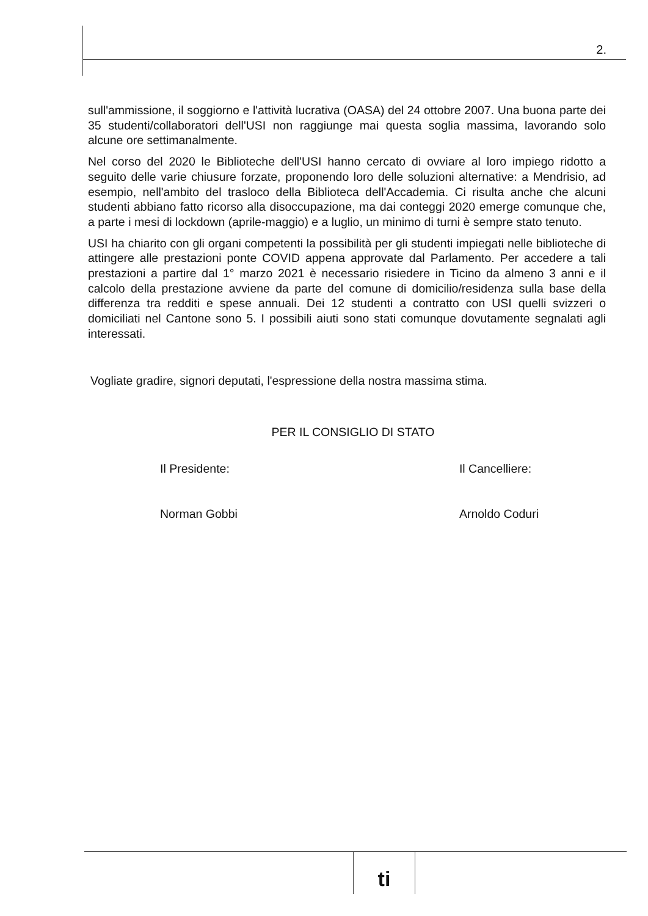2.
sull'ammissione, il soggiorno e l'attività lucrativa (OASA) del 24 ottobre 2007. Una buona parte dei 35 studenti/collaboratori dell'USI non raggiunge mai questa soglia massima, lavorando solo alcune ore settimanalmente.
Nel corso del 2020 le Biblioteche dell'USI hanno cercato di ovviare al loro impiego ridotto a seguito delle varie chiusure forzate, proponendo loro delle soluzioni alternative: a Mendrisio, ad esempio, nell'ambito del trasloco della Biblioteca dell'Accademia. Ci risulta anche che alcuni studenti abbiano fatto ricorso alla disoccupazione, ma dai conteggi 2020 emerge comunque che, a parte i mesi di lockdown (aprile-maggio) e a luglio, un minimo di turni è sempre stato tenuto.
USI ha chiarito con gli organi competenti la possibilità per gli studenti impiegati nelle biblioteche di attingere alle prestazioni ponte COVID appena approvate dal Parlamento. Per accedere a tali prestazioni a partire dal 1° marzo 2021 è necessario risiedere in Ticino da almeno 3 anni e il calcolo della prestazione avviene da parte del comune di domicilio/residenza sulla base della differenza tra redditi e spese annuali. Dei 12 studenti a contratto con USI quelli svizzeri o domiciliati nel Cantone sono 5. I possibili aiuti sono stati comunque dovutamente segnalati agli interessati.
Vogliate gradire, signori deputati, l'espressione della nostra massima stima.
PER IL CONSIGLIO DI STATO
Il Presidente:
Norman Gobbi
Il Cancelliere:
Arnoldo Coduri
ti